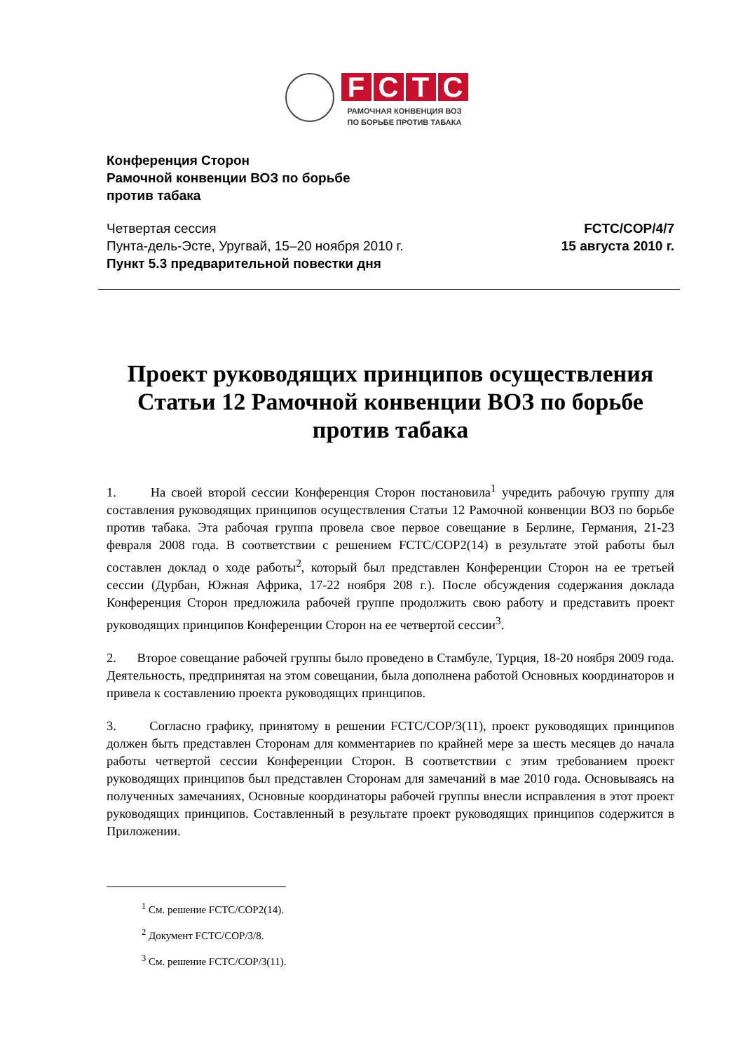FCTC
РАМОЧНАЯ КОНВЕНЦИЯ ВОЗ
ПО БОРЬБЕ ПРОТИВ ТАБАКА
Конференция Сторон
Рамочной конвенции ВОЗ по борьбе
против табака
Четвертая сессия
Пунта-дель-Эсте, Уругвай, 15–20 ноября 2010 г.
Пункт 5.3 предварительной повестки дня
FCTC/COP/4/7
15 августа 2010 г.
Проект руководящих принципов осуществления Статьи 12 Рамочной конвенции ВОЗ по борьбе против табака
1. На своей второй сессии Конференция Сторон постановила<sup>1</sup> учредить рабочую группу для составления руководящих принципов осуществления Статьи 12 Рамочной конвенции ВОЗ по борьбе против табака. Эта рабочая группа провела свое первое совещание в Берлине, Германия, 21-23 февраля 2008 года. В соответствии с решением FCTC/COP2(14) в результате этой работы был составлен доклад о ходе работы<sup>2</sup>, который был представлен Конференции Сторон на ее третьей сессии (Дурбан, Южная Африка, 17-22 ноября 208 г.). После обсуждения содержания доклада Конференция Сторон предложила рабочей группе продолжить свою работу и представить проект руководящих принципов Конференции Сторон на ее четвертой сессии<sup>3</sup>.
2. Второе совещание рабочей группы было проведено в Стамбуле, Турция, 18-20 ноября 2009 года. Деятельность, предпринятая на этом совещании, была дополнена работой Основных координаторов и привела к составлению проекта руководящих принципов.
3. Согласно графику, принятому в решении FCTC/COP/3(11), проект руководящих принципов должен быть представлен Сторонам для комментариев по крайней мере за шесть месяцев до начала работы четвертой сессии Конференции Сторон. В соответствии с этим требованием проект руководящих принципов был представлен Сторонам для замечаний в мае 2010 года. Основываясь на полученных замечаниях, Основные координаторы рабочей группы внесли исправления в этот проект руководящих принципов. Составленный в результате проект руководящих принципов содержится в Приложении.
<sup>1</sup> См. решение FCTC/COP2(14).
<sup>2</sup> Документ FCTC/COP/3/8.
<sup>3</sup> См. решение FCTC/COP/3(11).